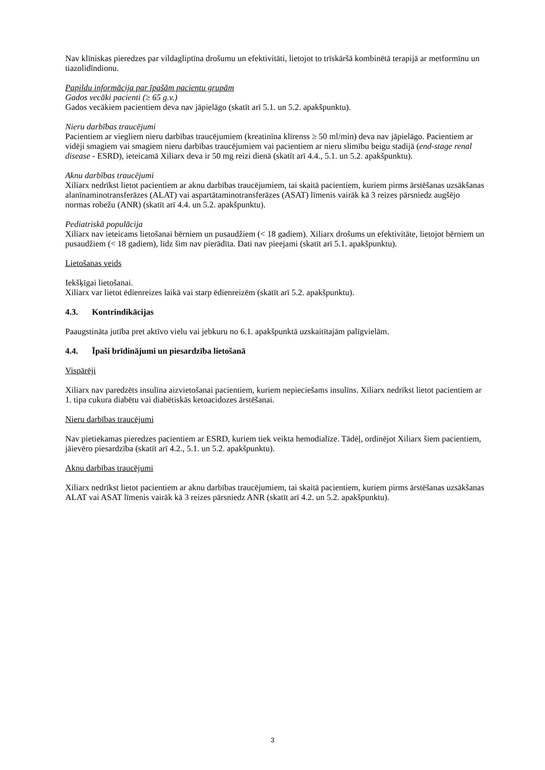Nav klīniskas pieredzes par vildagliptīna drošumu un efektivitāti, lietojot to trīskāršā kombinētā terapijā ar metformīnu un tiazolidīndionu.
Papildu informācija par īpašām pacientu grupām
Gados vecāki pacienti (≥ 65 g.v.)
Gados vecākiem pacientiem deva nav jāpielāgo (skatīt arī 5.1. un 5.2. apakšpunktu).
Nieru darbības traucējumi
Pacientiem ar viegliem nieru darbības traucējumiem (kreatinīna klīrenss ≥ 50 ml/min) deva nav jāpielāgo. Pacientiem ar vidēji smagiem vai smagiem nieru darbības traucējumiem vai pacientiem ar nieru slimību beigu stadijā (end-stage renal disease - ESRD), ieteicamā Xiliarx deva ir 50 mg reizi dienā (skatīt arī 4.4., 5.1. un 5.2. apakšpunktu).
Aknu darbības traucējumi
Xiliarx nedrīkst lietot pacientiem ar aknu darbības traucējumiem, tai skaitā pacientiem, kuriem pirms ārstēšanas uzsākšanas alanīnaminotransferāzes (ALAT) vai aspartātaminotransferāzes (ASAT) līmenis vairāk kā 3 reizes pārsniedz augšējo normas robežu (ANR) (skatīt arī 4.4. un 5.2. apakšpunktu).
Pediatriskā populācija
Xiliarx nav ieteicams lietošanai bērniem un pusaudžiem (< 18 gadiem). Xiliarx drošums un efektivitāte, lietojot bērniem un pusaudžiem (< 18 gadiem), līdz šim nav pierādīta. Dati nav pieejami (skatīt arī 5.1. apakšpunktu).
Lietošanas veids
Iekšķīgai lietošanai.
Xiliarx var lietot ēdienreizes laikā vai starp ēdienreizēm (skatīt arī 5.2. apakšpunktu).
4.3. Kontrindikācijas
Paaugstināta jutība pret aktīvo vielu vai jebkuru no 6.1. apakšpunktā uzskaitītajām palīgvielām.
4.4. Īpaši brīdinājumi un piesardzība lietošanā
Vispārēji
Xiliarx nav paredzēts insulīna aizvietošanai pacientiem, kuriem nepieciešams insulīns. Xiliarx nedrīkst lietot pacientiem ar 1. tipa cukura diabētu vai diabētiskās ketoacidozes ārstēšanai.
Nieru darbības traucējumi
Nav pietiekamas pieredzes pacientiem ar ESRD, kuriem tiek veikta hemodialīze. Tādēļ, ordinējot Xiliarx šiem pacientiem, jāievēro piesardzība (skatīt arī 4.2., 5.1. un 5.2. apakšpunktu).
Aknu darbības traucējumi
Xiliarx nedrīkst lietot pacientiem ar aknu darbības traucējumiem, tai skaitā pacientiem, kuriem pirms ārstēšanas uzsākšanas ALAT vai ASAT līmenis vairāk kā 3 reizes pārsniedz ANR (skatīt arī 4.2. un 5.2. apakšpunktu).
3